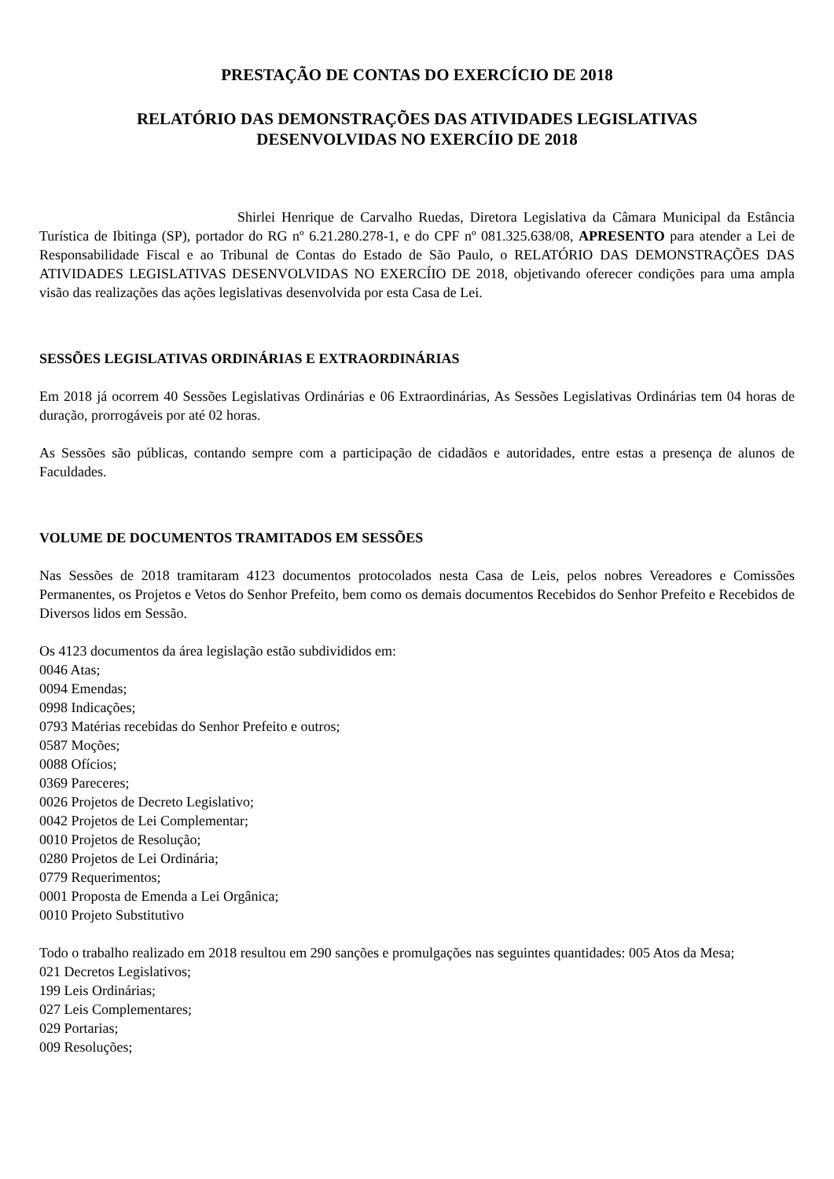PRESTAÇÃO DE CONTAS DO EXERCÍCIO DE 2018
RELATÓRIO DAS DEMONSTRAÇÕES DAS ATIVIDADES LEGISLATIVAS
DESENVOLVIDAS NO EXERCÍIO DE 2018
Shirlei Henrique de Carvalho Ruedas, Diretora Legislativa da Câmara Municipal da Estância Turística de Ibitinga (SP), portador do RG nº 6.21.280.278-1, e do CPF nº 081.325.638/08, APRESENTO para atender a Lei de Responsabilidade Fiscal e ao Tribunal de Contas do Estado de São Paulo, o RELATÓRIO DAS DEMONSTRAÇÕES DAS ATIVIDADES LEGISLATIVAS DESENVOLVIDAS NO EXERCÍIO DE 2018, objetivando oferecer condições para uma ampla visão das realizações das ações legislativas desenvolvida por esta Casa de Lei.
SESSÕES LEGISLATIVAS ORDINÁRIAS E EXTRAORDINÁRIAS
Em 2018 já ocorrem 40 Sessões Legislativas Ordinárias e 06 Extraordinárias, As Sessões Legislativas Ordinárias tem 04 horas de duração, prorrogáveis por até 02 horas.
As Sessões são públicas, contando sempre com a participação de cidadãos e autoridades, entre estas a presença de alunos de Faculdades.
VOLUME DE DOCUMENTOS TRAMITADOS EM SESSÕES
Nas Sessões de 2018 tramitaram 4123 documentos protocolados nesta Casa de Leis, pelos nobres Vereadores e Comissões Permanentes, os Projetos e Vetos do Senhor Prefeito, bem como os demais documentos Recebidos do Senhor Prefeito e Recebidos de Diversos lidos em Sessão.
Os 4123 documentos da área legislação estão subdivididos em:
0046 Atas;
0094 Emendas;
0998 Indicações;
0793 Matérias recebidas do Senhor Prefeito e outros;
0587 Moções;
0088 Ofícios;
0369 Pareceres;
0026 Projetos de Decreto Legislativo;
0042 Projetos de Lei Complementar;
0010 Projetos de Resolução;
0280 Projetos de Lei Ordinária;
0779 Requerimentos;
0001 Proposta de Emenda a Lei Orgânica;
0010 Projeto Substitutivo
Todo o trabalho realizado em 2018 resultou em 290 sanções e promulgações nas seguintes quantidades: 005 Atos da Mesa;
021 Decretos Legislativos;
199 Leis Ordinárias;
027 Leis Complementares;
029 Portarias;
009 Resoluções;